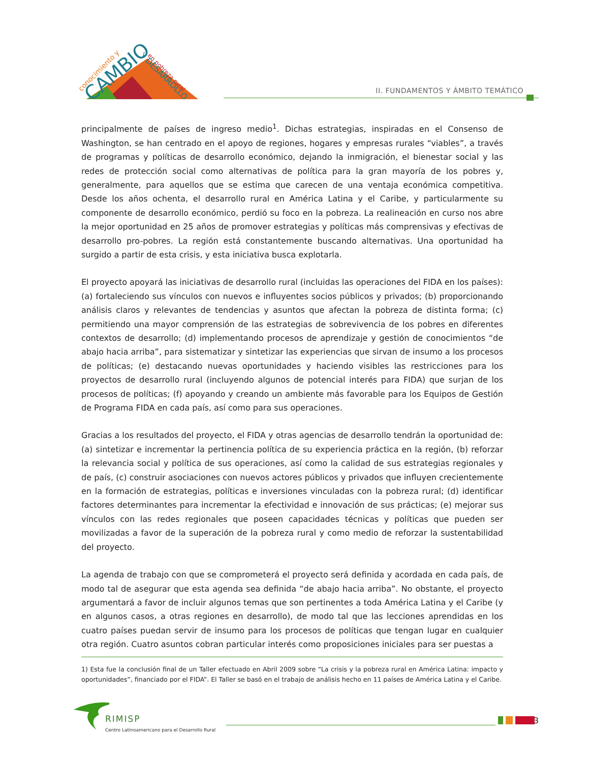conocimiento y
CAMBIO
en pobreza rural
Y DESARROLLO
II. FUNDAMENTOS Y ÁMBITO TEMÁTICO
principalmente de países de ingreso medio<sup>1</sup>. Dichas estrategias, inspiradas en el Consenso de Washington, se han centrado en el apoyo de regiones, hogares y empresas rurales “viables”, a través de programas y políticas de desarrollo económico, dejando la inmigración, el bienestar social y las redes de protección social como alternativas de política para la gran mayoría de los pobres y, generalmente, para aquellos que se estima que carecen de una ventaja económica competitiva. Desde los años ochenta, el desarrollo rural en América Latina y el Caribe, y particularmente su componente de desarrollo económico, perdió su foco en la pobreza. La realineación en curso nos abre la mejor oportunidad en 25 años de promover estrategias y políticas más comprensivas y efectivas de desarrollo pro-pobres. La región está constantemente buscando alternativas. Una oportunidad ha surgido a partir de esta crisis, y esta iniciativa busca explotarla.
El proyecto apoyará las iniciativas de desarrollo rural (incluidas las operaciones del FIDA en los países): (a) fortaleciendo sus vínculos con nuevos e influyentes socios públicos y privados; (b) proporcionando análisis claros y relevantes de tendencias y asuntos que afectan la pobreza de distinta forma; (c) permitiendo una mayor comprensión de las estrategias de sobrevivencia de los pobres en diferentes contextos de desarrollo; (d) implementando procesos de aprendizaje y gestión de conocimientos “de abajo hacia arriba”, para sistematizar y sintetizar las experiencias que sirvan de insumo a los procesos de políticas; (e) destacando nuevas oportunidades y haciendo visibles las restricciones para los proyectos de desarrollo rural (incluyendo algunos de potencial interés para FIDA) que surjan de los procesos de políticas; (f) apoyando y creando un ambiente más favorable para los Equipos de Gestión de Programa FIDA en cada país, así como para sus operaciones.
Gracias a los resultados del proyecto, el FIDA y otras agencias de desarrollo tendrán la oportunidad de: (a) sintetizar e incrementar la pertinencia política de su experiencia práctica en la región, (b) reforzar la relevancia social y política de sus operaciones, así como la calidad de sus estrategias regionales y de país, (c) construir asociaciones con nuevos actores públicos y privados que influyen crecientemente en la formación de estrategias, políticas e inversiones vinculadas con la pobreza rural; (d) identificar factores determinantes para incrementar la efectividad e innovación de sus prácticas; (e) mejorar sus vínculos con las redes regionales que poseen capacidades técnicas y políticas que pueden ser movilizadas a favor de la superación de la pobreza rural y como medio de reforzar la sustentabilidad del proyecto.
La agenda de trabajo con que se comprometerá el proyecto será definida y acordada en cada país, de modo tal de asegurar que esta agenda sea definida “de abajo hacia arriba”. No obstante, el proyecto argumentará a favor de incluir algunos temas que son pertinentes a toda América Latina y el Caribe (y en algunos casos, a otras regiones en desarrollo), de modo tal que las lecciones aprendidas en los cuatro países puedan servir de insumo para los procesos de políticas que tengan lugar en cualquier otra región. Cuatro asuntos cobran particular interés como proposiciones iniciales para ser puestas a
1) Esta fue la conclusión final de un Taller efectuado en Abril 2009 sobre “La crisis y la pobreza rural en América Latina: impacto y oportunidades”, financiado por el FIDA”. El Taller se basó en el trabajo de análisis hecho en 11 países de América Latina y el Caribe.
RIMISP
Centro Latinoamericano para el Desarrollo Rural
3